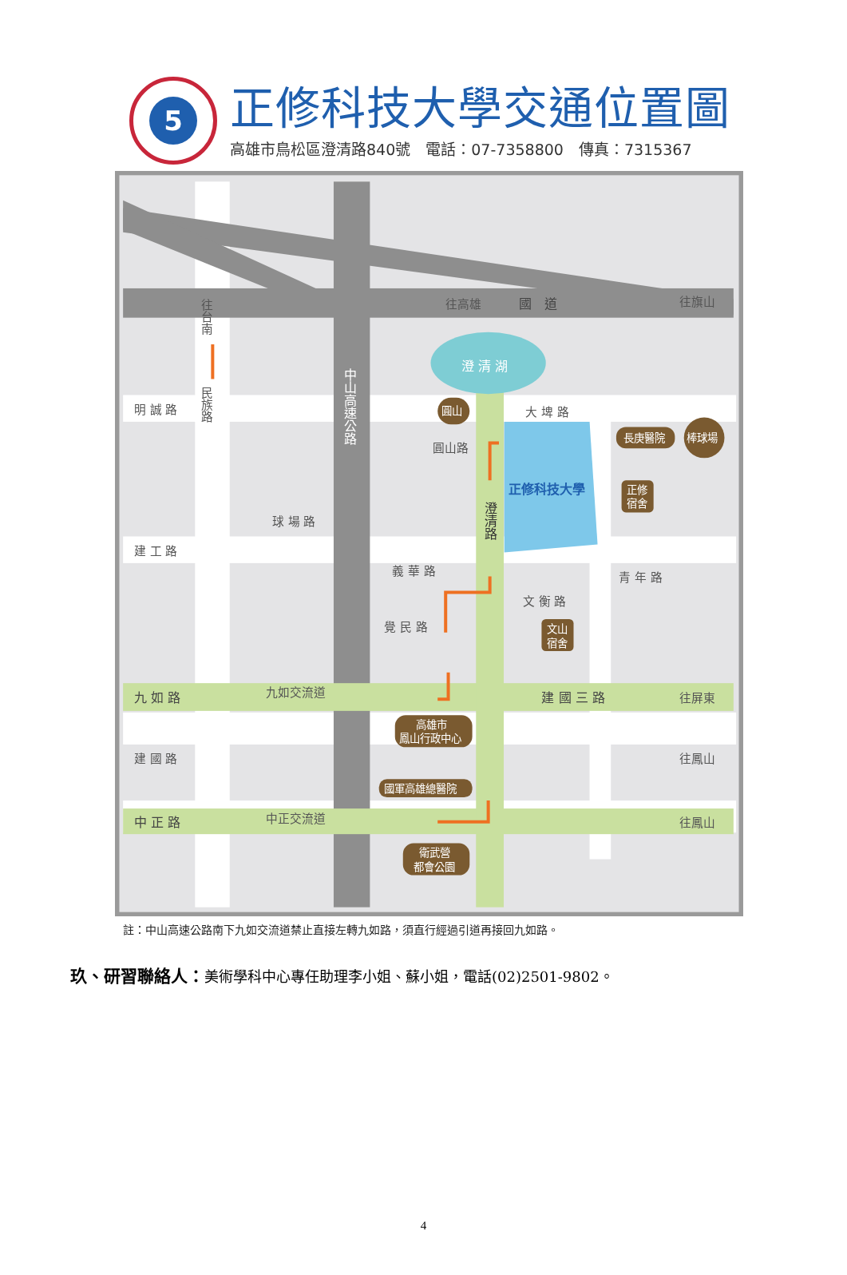5
正修科技大學交通位置圖
高雄市鳥松區澄清路840號　電話：07-7358800　傳真：7315367
明 誠 路
建 工 路
建 國 路
大 埤 路
義 華 路
覺 民 路
文 衡 路
青 年 路
球 場 路
圓山路
往台南
民族路
往高雄
往旗山
往屏東
往鳳山
往鳳山
九如交流道
中正交流道
九 如 路
中 正 路
建 國 三 路
國　道
中山高速公路
澄清路
澄 清 湖
正修科技大學
圓山
長庚醫院
棒球場
正修
宿舍
文山
宿舍
高雄市
鳳山行政中心
國軍高雄總醫院
衛武營
都會公園
註：中山高速公路南下九如交流道禁止直接左轉九如路，須直行經過引道再接回九如路。
玖、研習聯絡人：美術學科中心專任助理李小姐、蘇小姐，電話(02)2501-9802。
4